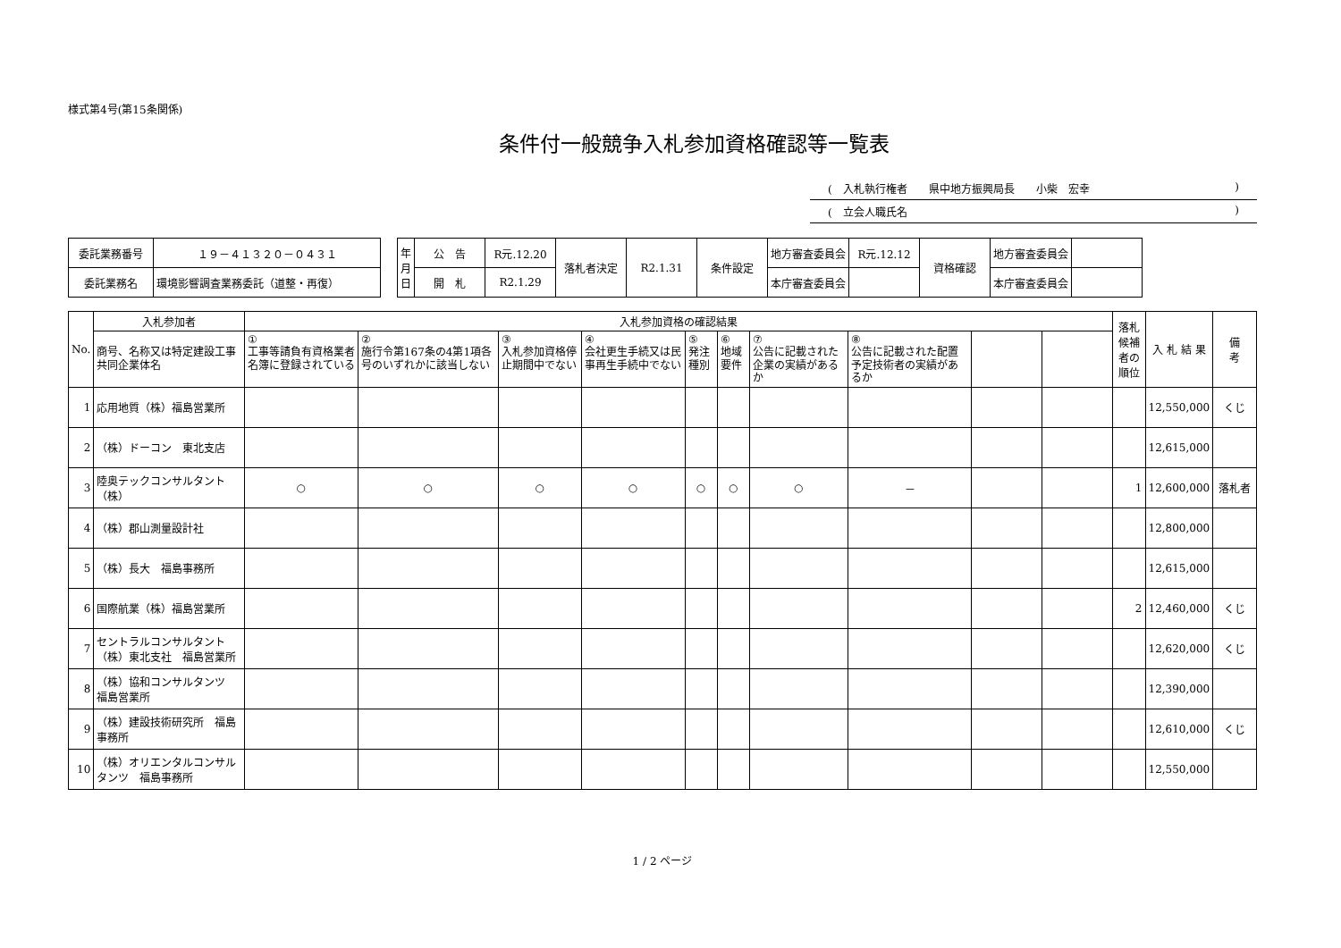様式第4号(第15条関係)
条件付一般競争入札参加資格確認等一覧表
(　入札執行権者　　県中地方振興局長　　小柴　宏幸)
(　立会人職氏名)
| 委託業務番号 | １９－４１３２０－０４３１ |
| 委託業務名 | 環境影響調査業務委託（道整・再復） |
| 年 月 日 | 公 告 | R元.12.20 | 落札者決定 | R2.1.31 | 条件設定 | 地方審査委員会 | R元.12.12 | 資格確認 | 地方審査委員会 | |
| | 開 札 | R2.1.29 | | | | 本庁審査委員会 | | | 本庁審査委員会 | |
| No. | 入札参加者 | 入札参加資格の確認結果 | | | | | | | | | | 落札候補 者の順位 | 入 札 結 果 | 備 考 |
| --- | --- | --- | --- | --- | --- | --- | --- | --- | --- | --- | --- | --- | --- | --- |
| | 商号、名称又は特定建設工事共同企業体名 | ① 工事等請負有資格業者名簿に登録されている | ② 施行令第167条の4第1項各号のいずれかに該当しない | ③ 入札参加資格停止期間中でない | ④ 会社更生手続又は民事再生手続中でない | ⑤ 発注種別 | ⑥ 地域要件 | ⑦ 公告に記載された企業の実績があるか | ⑧ 公告に記載された配置予定技術者の実績があるか | | | | | |
| 1 | 応用地質（株）福島営業所 | | | | | | | | | | | | 12,550,000 | くじ |
| 2 | （株）ドーコン 東北支店 | | | | | | | | | | | | 12,615,000 | |
| 3 | 陸奥テックコンサルタント（株） | ○ | ○ | ○ | ○ | ○ | ○ | ○ | － | | | 1 | 12,600,000 | 落札者 |
| 4 | （株）郡山測量設計社 | | | | | | | | | | | | 12,800,000 | |
| 5 | （株）長大 福島事務所 | | | | | | | | | | | | 12,615,000 | |
| 6 | 国際航業（株）福島営業所 | | | | | | | | | | | 2 | 12,460,000 | くじ |
| 7 | セントラルコンサルタント（株）東北支社 福島営業所 | | | | | | | | | | | | 12,620,000 | くじ |
| 8 | （株）協和コンサルタンツ 福島営業所 | | | | | | | | | | | | 12,390,000 | |
| 9 | （株）建設技術研究所 福島事務所 | | | | | | | | | | | | 12,610,000 | くじ |
| 10 | （株）オリエンタルコンサルタンツ 福島事務所 | | | | | | | | | | | | 12,550,000 | |
1 / 2 ページ